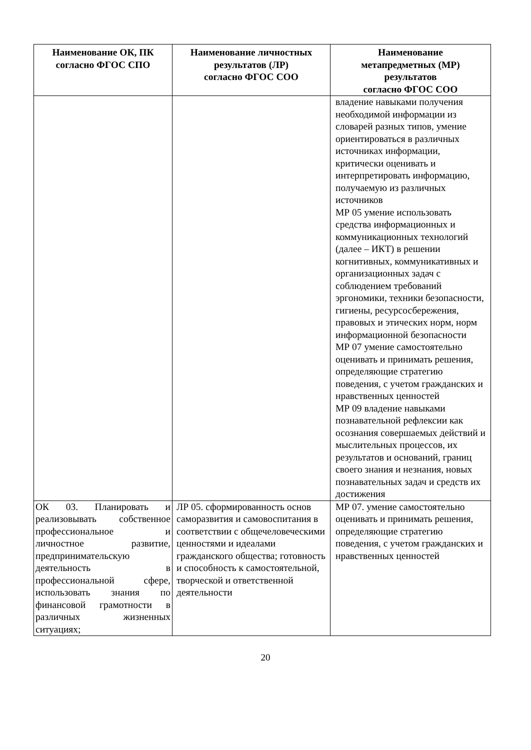| Наименование ОК, ПК согласно ФГОС СПО | Наименование личностных результатов (ЛР) согласно ФГОС СОО | Наименование метапредметных (МР) результатов согласно ФГОС СОО |
| --- | --- | --- |
| | | владение навыками получения необходимой информации из словарей разных типов, умение ориентироваться в различных источниках информации, критически оценивать и интерпретировать информацию, получаемую из различных источников МР 05 умение использовать средства информационных и коммуникационных технологий (далее – ИКТ) в решении когнитивных, коммуникативных и организационных задач с соблюдением требований эргономики, техники безопасности, гигиены, ресурсосбережения, правовых и этических норм, норм информационной безопасности МР 07 умение самостоятельно оценивать и принимать решения, определяющие стратегию поведения, с учетом гражданских и нравственных ценностей МР 09 владение навыками познавательной рефлексии как осознания совершаемых действий и мыслительных процессов, их результатов и оснований, границ своего знания и незнания, новых познавательных задач и средств их достижения |
| ОК 03. Планировать и реализовывать собственное профессиональное и личностное развитие, предпринимательскую деятельность в профессиональной сфере, использовать знания по финансовой грамотности в различных жизненных ситуациях; | ЛР 05. сформированность основ саморазвития и самовоспитания в соответствии с общечеловеческими ценностями и идеалами гражданского общества; готовность и способность к самостоятельной, творческой и ответственной деятельности | МР 07. умение самостоятельно оценивать и принимать решения, определяющие стратегию поведения, с учетом гражданских и нравственных ценностей |
20